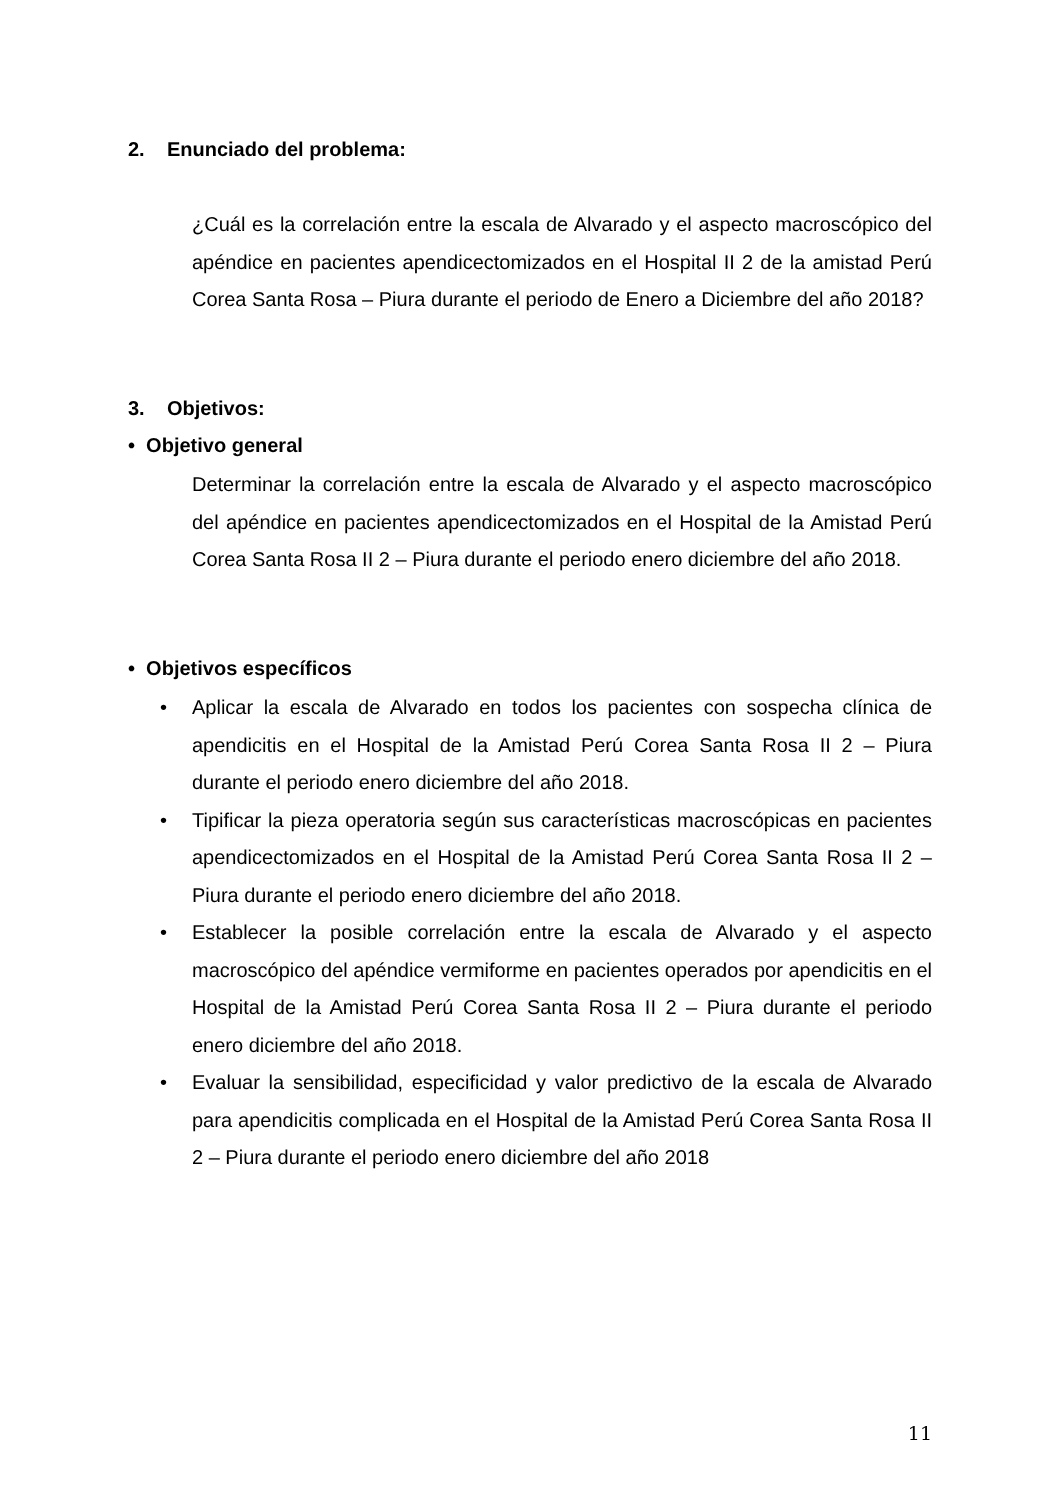2. Enunciado del problema:
¿Cuál es la correlación entre la escala de Alvarado y el aspecto macroscópico del apéndice en pacientes apendicectomizados en el Hospital II 2 de la amistad Perú Corea Santa Rosa – Piura durante el periodo de Enero a Diciembre del año 2018?
3. Objetivos:
• Objetivo general
Determinar la correlación entre la escala de Alvarado y el aspecto macroscópico del apéndice en pacientes apendicectomizados en el Hospital de la Amistad Perú Corea Santa Rosa II 2 – Piura durante el periodo enero diciembre del año 2018.
• Objetivos específicos
• Aplicar la escala de Alvarado en todos los pacientes con sospecha clínica de apendicitis en el Hospital de la Amistad Perú Corea Santa Rosa II 2 – Piura durante el periodo enero diciembre del año 2018.
• Tipificar la pieza operatoria según sus características macroscópicas en pacientes apendicectomizados en el Hospital de la Amistad Perú Corea Santa Rosa II 2 – Piura durante el periodo enero diciembre del año 2018.
• Establecer la posible correlación entre la escala de Alvarado y el aspecto macroscópico del apéndice vermiforme en pacientes operados por apendicitis en el Hospital de la Amistad Perú Corea Santa Rosa II 2 – Piura durante el periodo enero diciembre del año 2018.
• Evaluar la sensibilidad, especificidad y valor predictivo de la escala de Alvarado para apendicitis complicada en el Hospital de la Amistad Perú Corea Santa Rosa II 2 – Piura durante el periodo enero diciembre del año 2018
11